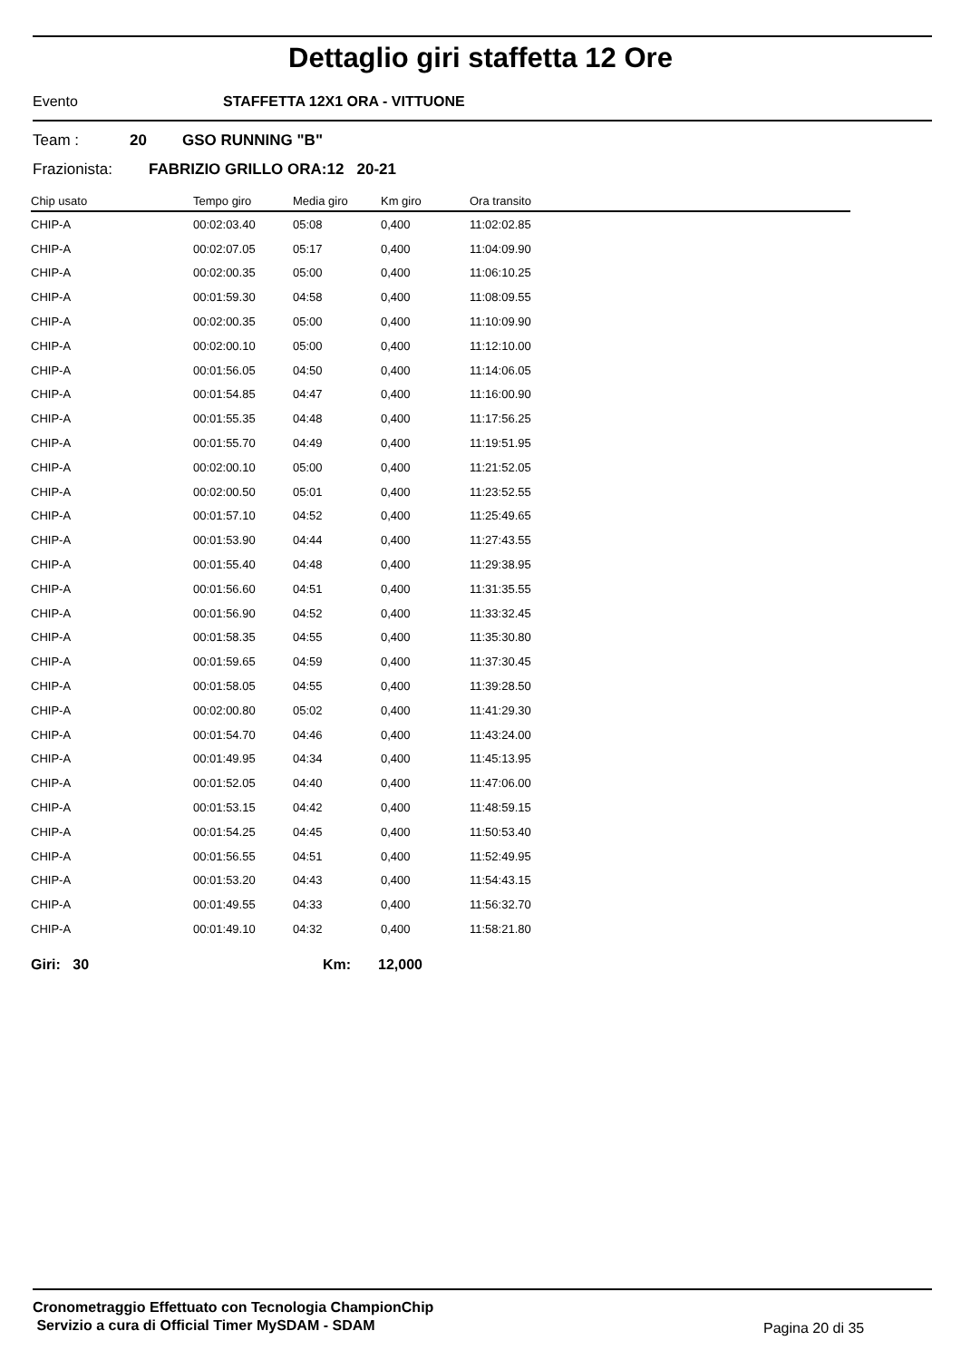Dettaglio giri staffetta 12 Ore
Evento STAFFETTA 12X1 ORA - VITTUONE
Team : 20 GSO RUNNING "B"
Frazionista: FABRIZIO GRILLO ORA:12 20-21
| Chip usato | Tempo giro | Media giro | Km giro | Ora transito |
| --- | --- | --- | --- | --- |
| CHIP-A | 00:02:03.40 | 05:08 | 0,400 | 11:02:02.85 |
| CHIP-A | 00:02:07.05 | 05:17 | 0,400 | 11:04:09.90 |
| CHIP-A | 00:02:00.35 | 05:00 | 0,400 | 11:06:10.25 |
| CHIP-A | 00:01:59.30 | 04:58 | 0,400 | 11:08:09.55 |
| CHIP-A | 00:02:00.35 | 05:00 | 0,400 | 11:10:09.90 |
| CHIP-A | 00:02:00.10 | 05:00 | 0,400 | 11:12:10.00 |
| CHIP-A | 00:01:56.05 | 04:50 | 0,400 | 11:14:06.05 |
| CHIP-A | 00:01:54.85 | 04:47 | 0,400 | 11:16:00.90 |
| CHIP-A | 00:01:55.35 | 04:48 | 0,400 | 11:17:56.25 |
| CHIP-A | 00:01:55.70 | 04:49 | 0,400 | 11:19:51.95 |
| CHIP-A | 00:02:00.10 | 05:00 | 0,400 | 11:21:52.05 |
| CHIP-A | 00:02:00.50 | 05:01 | 0,400 | 11:23:52.55 |
| CHIP-A | 00:01:57.10 | 04:52 | 0,400 | 11:25:49.65 |
| CHIP-A | 00:01:53.90 | 04:44 | 0,400 | 11:27:43.55 |
| CHIP-A | 00:01:55.40 | 04:48 | 0,400 | 11:29:38.95 |
| CHIP-A | 00:01:56.60 | 04:51 | 0,400 | 11:31:35.55 |
| CHIP-A | 00:01:56.90 | 04:52 | 0,400 | 11:33:32.45 |
| CHIP-A | 00:01:58.35 | 04:55 | 0,400 | 11:35:30.80 |
| CHIP-A | 00:01:59.65 | 04:59 | 0,400 | 11:37:30.45 |
| CHIP-A | 00:01:58.05 | 04:55 | 0,400 | 11:39:28.50 |
| CHIP-A | 00:02:00.80 | 05:02 | 0,400 | 11:41:29.30 |
| CHIP-A | 00:01:54.70 | 04:46 | 0,400 | 11:43:24.00 |
| CHIP-A | 00:01:49.95 | 04:34 | 0,400 | 11:45:13.95 |
| CHIP-A | 00:01:52.05 | 04:40 | 0,400 | 11:47:06.00 |
| CHIP-A | 00:01:53.15 | 04:42 | 0,400 | 11:48:59.15 |
| CHIP-A | 00:01:54.25 | 04:45 | 0,400 | 11:50:53.40 |
| CHIP-A | 00:01:56.55 | 04:51 | 0,400 | 11:52:49.95 |
| CHIP-A | 00:01:53.20 | 04:43 | 0,400 | 11:54:43.15 |
| CHIP-A | 00:01:49.55 | 04:33 | 0,400 | 11:56:32.70 |
| CHIP-A | 00:01:49.10 | 04:32 | 0,400 | 11:58:21.80 |
Giri: 30 Km: 12,000
Cronometraggio Effettuato con Tecnologia ChampionChip
Servizio a cura di Official Timer MySDAM - SDAM
Pagina 20 di 35